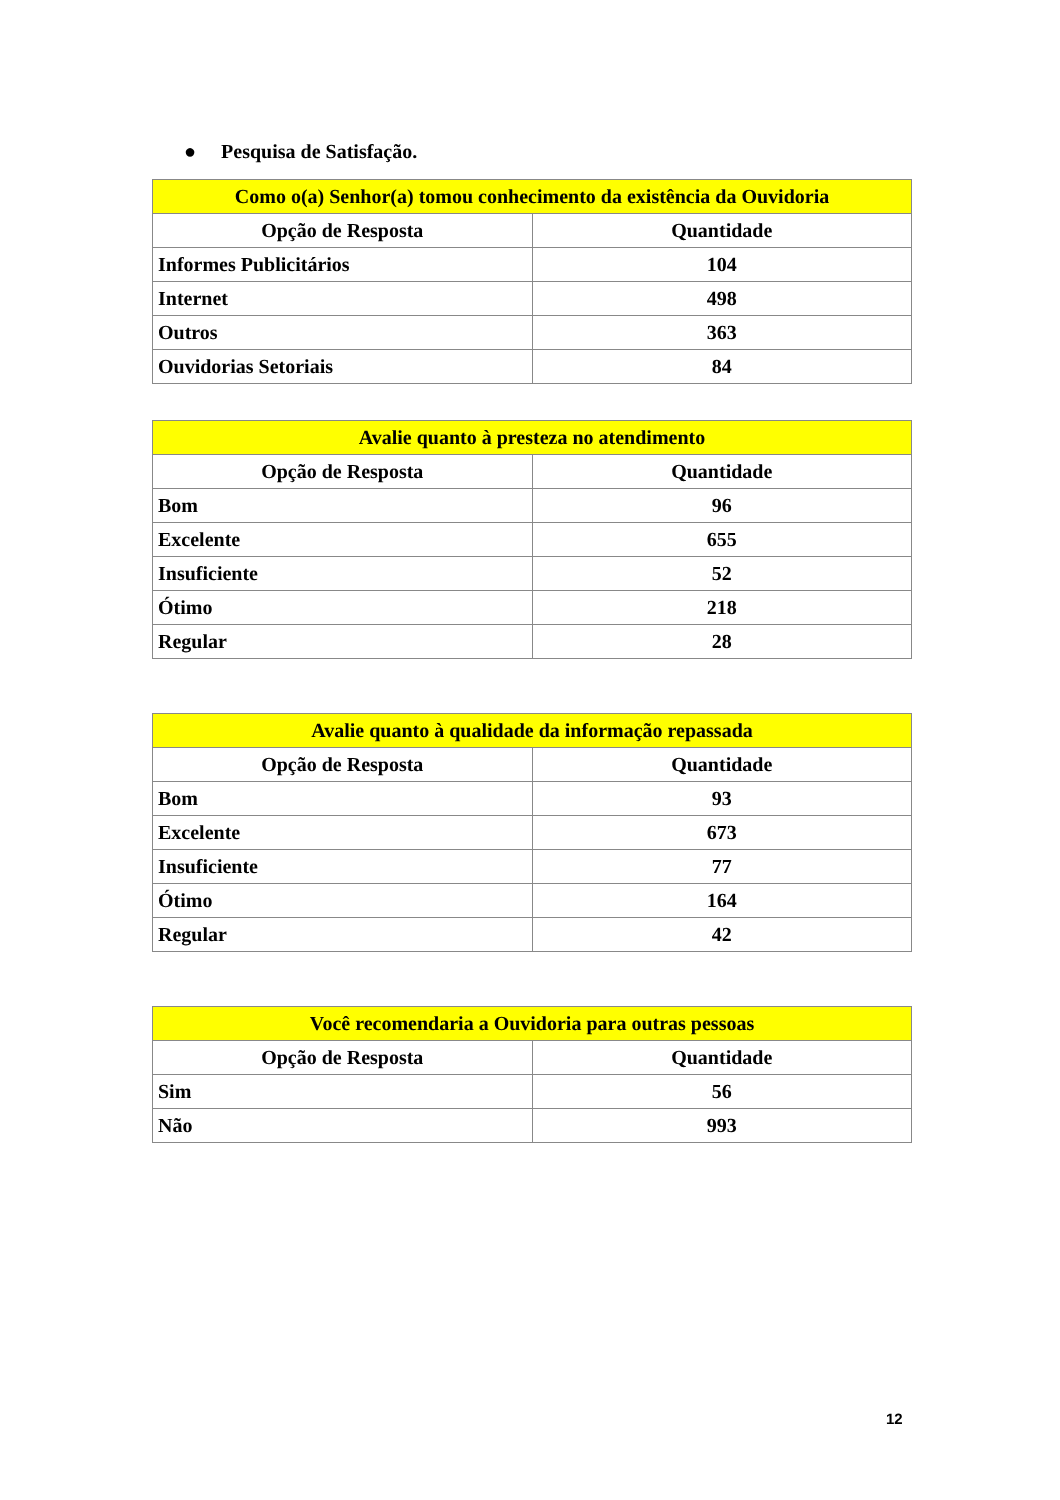● Pesquisa de Satisfação.
| Como o(a) Senhor(a) tomou conhecimento da existência da Ouvidoria | |
| --- | --- |
| Opção de Resposta | Quantidade |
| Informes Publicitários | 104 |
| Internet | 498 |
| Outros | 363 |
| Ouvidorias Setoriais | 84 |
| Avalie quanto à presteza no atendimento | |
| --- | --- |
| Opção de Resposta | Quantidade |
| Bom | 96 |
| Excelente | 655 |
| Insuficiente | 52 |
| Ótimo | 218 |
| Regular | 28 |
| Avalie quanto à qualidade da informação repassada | |
| --- | --- |
| Opção de Resposta | Quantidade |
| Bom | 93 |
| Excelente | 673 |
| Insuficiente | 77 |
| Ótimo | 164 |
| Regular | 42 |
| Você recomendaria a Ouvidoria para outras pessoas | |
| --- | --- |
| Opção de Resposta | Quantidade |
| Sim | 56 |
| Não | 993 |
12